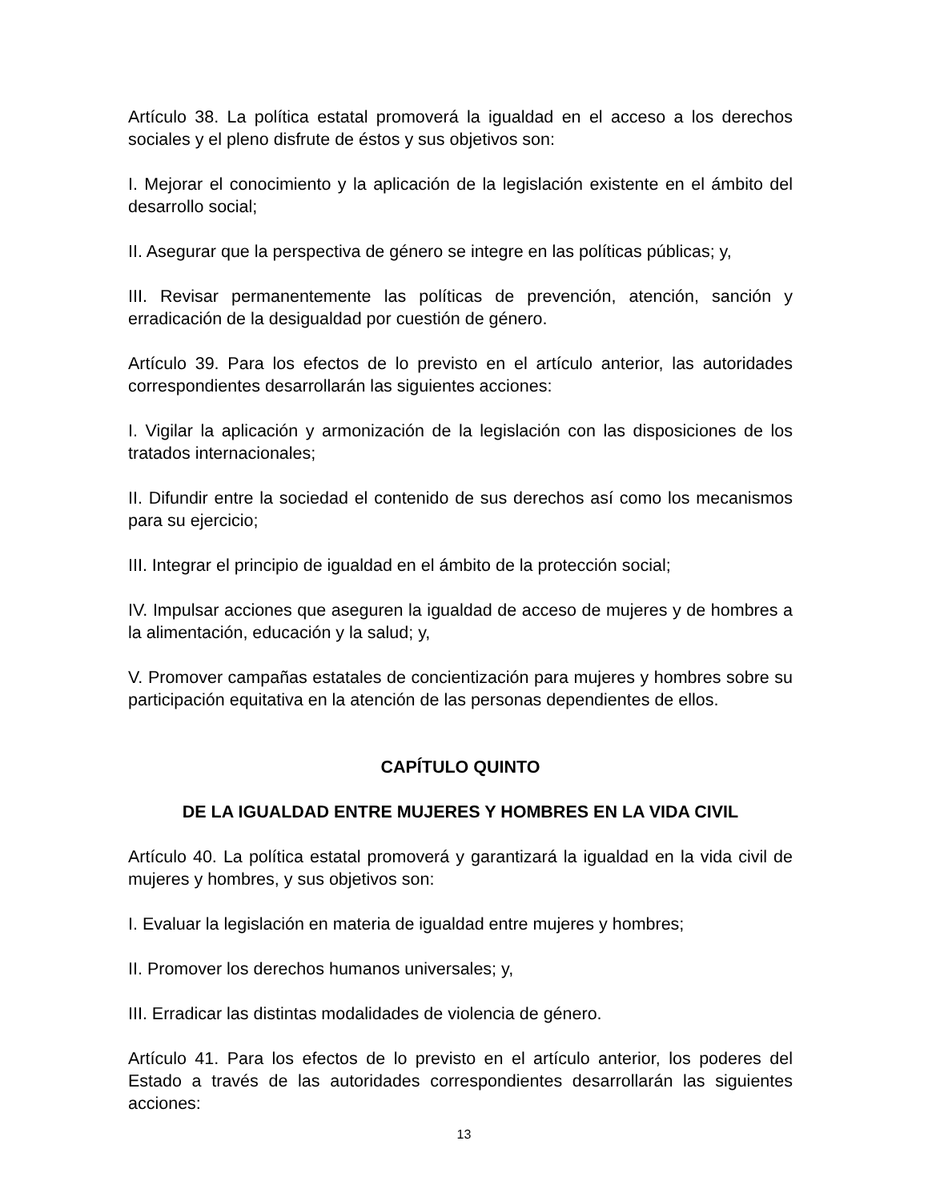Artículo 38. La política estatal promoverá la igualdad en el acceso a los derechos sociales y el pleno disfrute de éstos y sus objetivos son:
I. Mejorar el conocimiento y la aplicación de la legislación existente en el ámbito del desarrollo social;
II. Asegurar que la perspectiva de género se integre en las políticas públicas; y,
III. Revisar permanentemente las políticas de prevención, atención, sanción y erradicación de la desigualdad por cuestión de género.
Artículo 39. Para los efectos de lo previsto en el artículo anterior, las autoridades correspondientes desarrollarán las siguientes acciones:
I. Vigilar la aplicación y armonización de la legislación con las disposiciones de los tratados internacionales;
II. Difundir entre la sociedad el contenido de sus derechos así como los mecanismos para su ejercicio;
III. Integrar el principio de igualdad en el ámbito de la protección social;
IV. Impulsar acciones que aseguren la igualdad de acceso de mujeres y de hombres a la alimentación, educación y la salud; y,
V. Promover campañas estatales de concientización para mujeres y hombres sobre su participación equitativa en la atención de las personas dependientes de ellos.
CAPÍTULO QUINTO
DE LA IGUALDAD ENTRE MUJERES Y HOMBRES EN LA VIDA CIVIL
Artículo 40. La política estatal promoverá y garantizará la igualdad en la vida civil de mujeres y hombres, y sus objetivos son:
I. Evaluar la legislación en materia de igualdad entre mujeres y hombres;
II. Promover los derechos humanos universales; y,
III. Erradicar las distintas modalidades de violencia de género.
Artículo 41. Para los efectos de lo previsto en el artículo anterior, los poderes del Estado a través de las autoridades correspondientes desarrollarán las siguientes acciones:
13